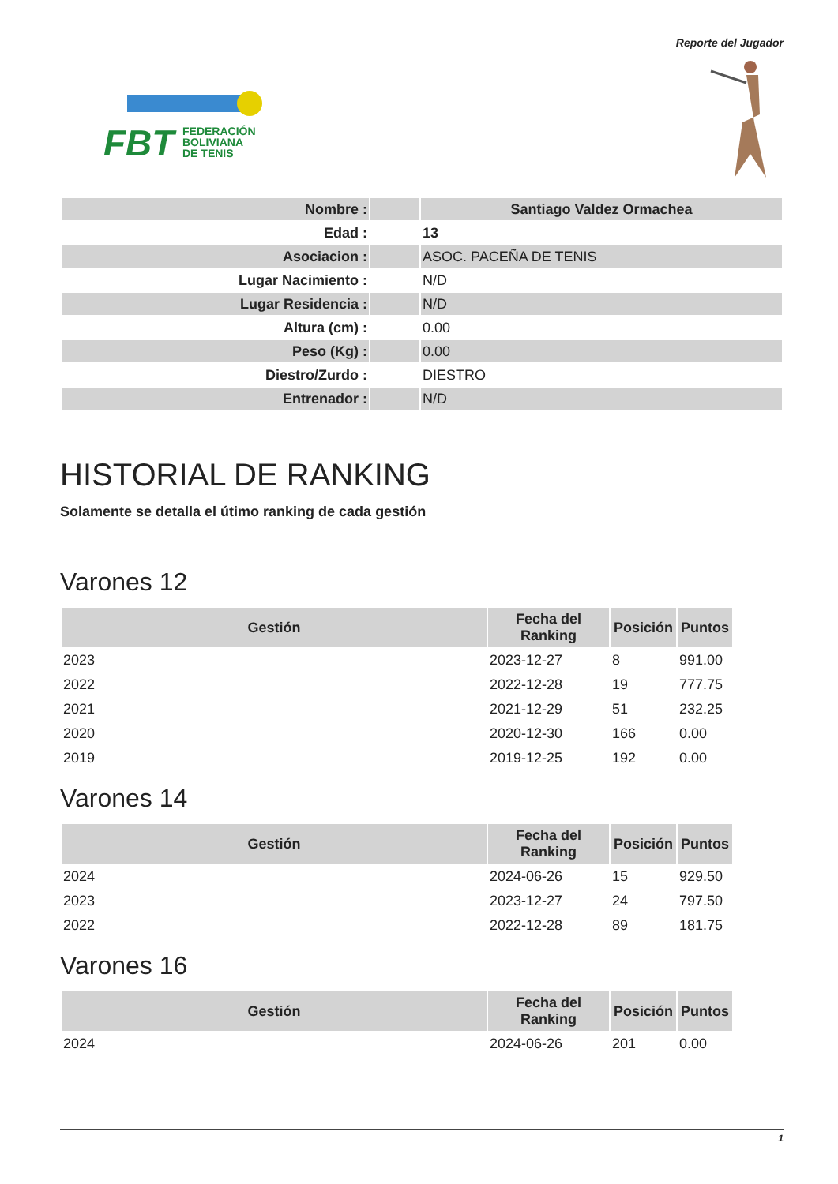Reporte del Jugador
FBT
FEDERACIÓN
BOLIVIANA
DE TENIS
| Nombre : | | Santiago Valdez Ormachea |
| Edad : | | 13 |
| Asociacion : | | ASOC. PACEÑA DE TENIS |
| Lugar Nacimiento : | | N/D |
| Lugar Residencia : | | N/D |
| Altura (cm) : | | 0.00 |
| Peso (Kg) : | | 0.00 |
| Diestro/Zurdo : | | DIESTRO |
| Entrenador : | | N/D |
HISTORIAL DE RANKING
Solamente se detalla el útimo ranking de cada gestión
Varones 12
| Gestión | Fecha del Ranking | Posición | Puntos |
| --- | --- | --- | --- |
| 2023 | 2023-12-27 | 8 | 991.00 |
| 2022 | 2022-12-28 | 19 | 777.75 |
| 2021 | 2021-12-29 | 51 | 232.25 |
| 2020 | 2020-12-30 | 166 | 0.00 |
| 2019 | 2019-12-25 | 192 | 0.00 |
Varones 14
| Gestión | Fecha del Ranking | Posición | Puntos |
| --- | --- | --- | --- |
| 2024 | 2024-06-26 | 15 | 929.50 |
| 2023 | 2023-12-27 | 24 | 797.50 |
| 2022 | 2022-12-28 | 89 | 181.75 |
Varones 16
| Gestión | Fecha del Ranking | Posición | Puntos |
| --- | --- | --- | --- |
| 2024 | 2024-06-26 | 201 | 0.00 |
1